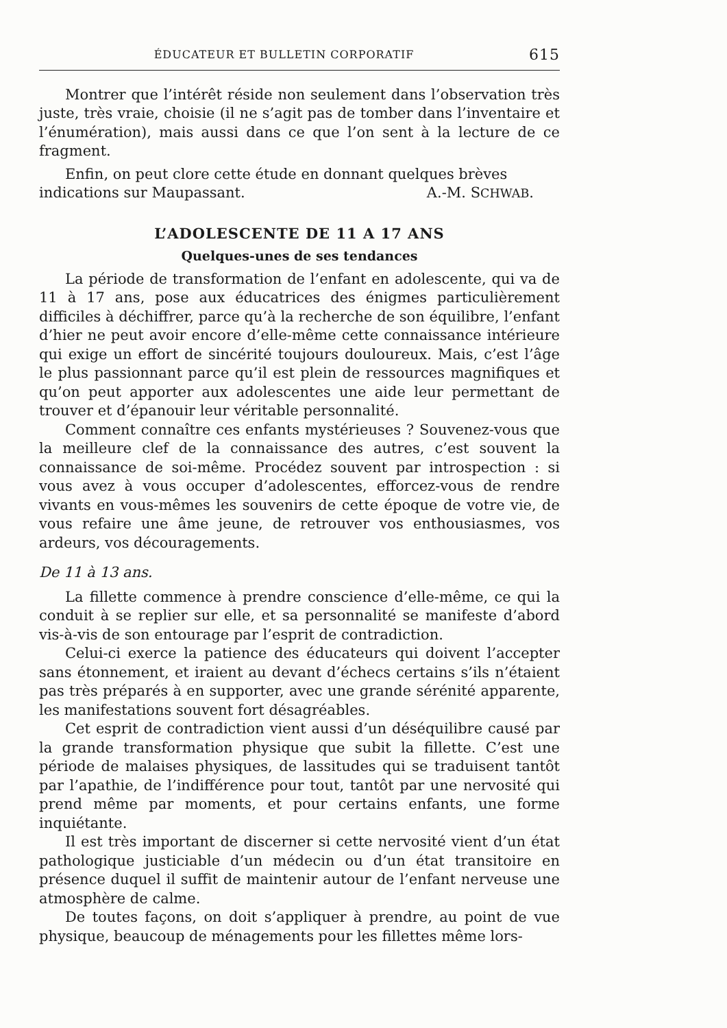ÉDUCATEUR ET BULLETIN CORPORATIF 615
Montrer que l’intérêt réside non seulement dans l’observation très juste, très vraie, choisie (il ne s’agit pas de tomber dans l’inventaire et l’énumération), mais aussi dans ce que l’on sent à la lecture de ce fragment.
Enfin, on peut clore cette étude en donnant quelques brèves
indications sur Maupassant. A.-M. SCHWAB.
L’ADOLESCENTE DE 11 A 17 ANS
Quelques-unes de ses tendances
La période de transformation de l’enfant en adolescente, qui va de 11 à 17 ans, pose aux éducatrices des énigmes particulièrement difficiles à déchiffrer, parce qu’à la recherche de son équilibre, l’enfant d’hier ne peut avoir encore d’elle-même cette connaissance intérieure qui exige un effort de sincérité toujours douloureux. Mais, c’est l’âge le plus passionnant parce qu’il est plein de ressources magnifiques et qu’on peut apporter aux adolescentes une aide leur permettant de trouver et d’épanouir leur véritable personnalité.
Comment connaître ces enfants mystérieuses ? Souvenez-vous que la meilleure clef de la connaissance des autres, c’est souvent la connaissance de soi-même. Procédez souvent par introspection : si vous avez à vous occuper d’adolescentes, efforcez-vous de rendre vivants en vous-mêmes les souvenirs de cette époque de votre vie, de vous refaire une âme jeune, de retrouver vos enthousiasmes, vos ardeurs, vos découragements.
De 11 à 13 ans.
La fillette commence à prendre conscience d’elle-même, ce qui la conduit à se replier sur elle, et sa personnalité se manifeste d’abord vis-à-vis de son entourage par l’esprit de contradiction.
Celui-ci exerce la patience des éducateurs qui doivent l’accepter sans étonnement, et iraient au devant d’échecs certains s’ils n’étaient pas très préparés à en supporter, avec une grande sérénité apparente, les manifestations souvent fort désagréables.
Cet esprit de contradiction vient aussi d’un déséquilibre causé par la grande transformation physique que subit la fillette. C’est une période de malaises physiques, de lassitudes qui se traduisent tantôt par l’apathie, de l’indifférence pour tout, tantôt par une nervosité qui prend même par moments, et pour certains enfants, une forme inquiétante.
Il est très important de discerner si cette nervosité vient d’un état pathologique justiciable d’un médecin ou d’un état transitoire en présence duquel il suffit de maintenir autour de l’enfant nerveuse une atmosphère de calme.
De toutes façons, on doit s’appliquer à prendre, au point de vue physique, beaucoup de ménagements pour les fillettes même lors-